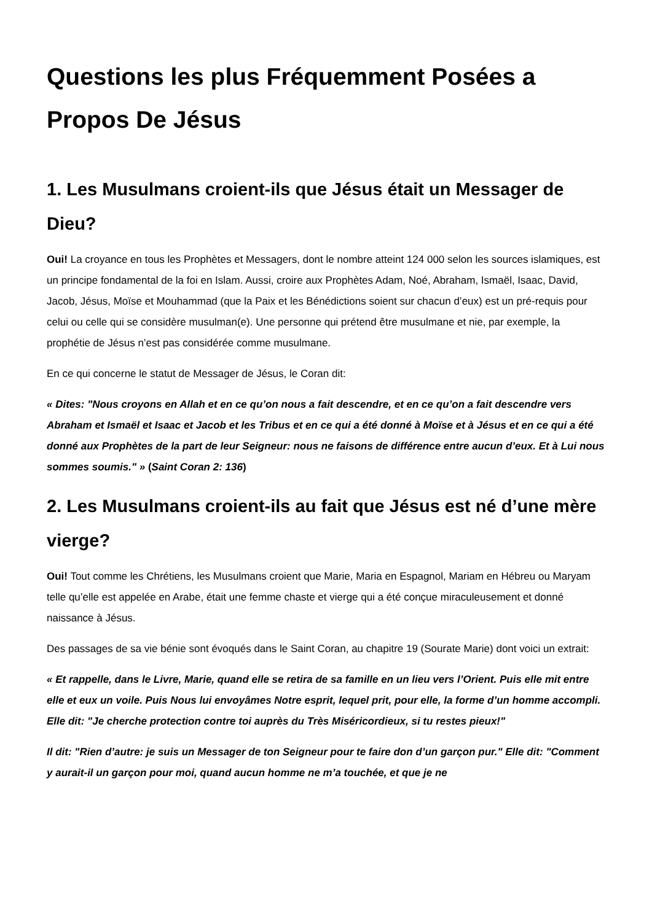Questions les plus Fréquemment Posées a Propos De Jésus
1. Les Musulmans croient-ils que Jésus était un Messager de Dieu?
Oui! La croyance en tous les Prophètes et Messagers, dont le nombre atteint 124 000 selon les sources islamiques, est un principe fondamental de la foi en Islam. Aussi, croire aux Prophètes Adam, Noé, Abraham, Ismaël, Isaac, David, Jacob, Jésus, Moïse et Mouhammad (que la Paix et les Bénédictions soient sur chacun d’eux) est un pré-requis pour celui ou celle qui se considère musulman(e). Une personne qui prétend être musulmane et nie, par exemple, la prophétie de Jésus n’est pas considérée comme musulmane.
En ce qui concerne le statut de Messager de Jésus, le Coran dit:
« Dites: "Nous croyons en Allah et en ce qu’on nous a fait descendre, et en ce qu’on a fait descendre vers Abraham et Ismaël et Isaac et Jacob et les Tribus et en ce qui a été donné à Moïse et à Jésus et en ce qui a été donné aux Prophètes de la part de leur Seigneur: nous ne faisons de différence entre aucun d’eux. Et à Lui nous sommes soumis." » (Saint Coran 2: 136)
2. Les Musulmans croient-ils au fait que Jésus est né d’une mère vierge?
Oui! Tout comme les Chrétiens, les Musulmans croient que Marie, Maria en Espagnol, Mariam en Hébreu ou Maryam telle qu’elle est appelée en Arabe, était une femme chaste et vierge qui a été conçue miraculeusement et donné naissance à Jésus.
Des passages de sa vie bénie sont évoqués dans le Saint Coran, au chapitre 19 (Sourate Marie) dont voici un extrait:
« Et rappelle, dans le Livre, Marie, quand elle se retira de sa famille en un lieu vers l’Orient. Puis elle mit entre elle et eux un voile. Puis Nous lui envoyâmes Notre esprit, lequel prit, pour elle, la forme d’un homme accompli. Elle dit: "Je cherche protection contre toi auprès du Très Miséricordieux, si tu restes pieux!"
Il dit: "Rien d’autre: je suis un Messager de ton Seigneur pour te faire don d’un garçon pur." Elle dit: "Comment y aurait-il un garçon pour moi, quand aucun homme ne m’a touchée, et que je ne